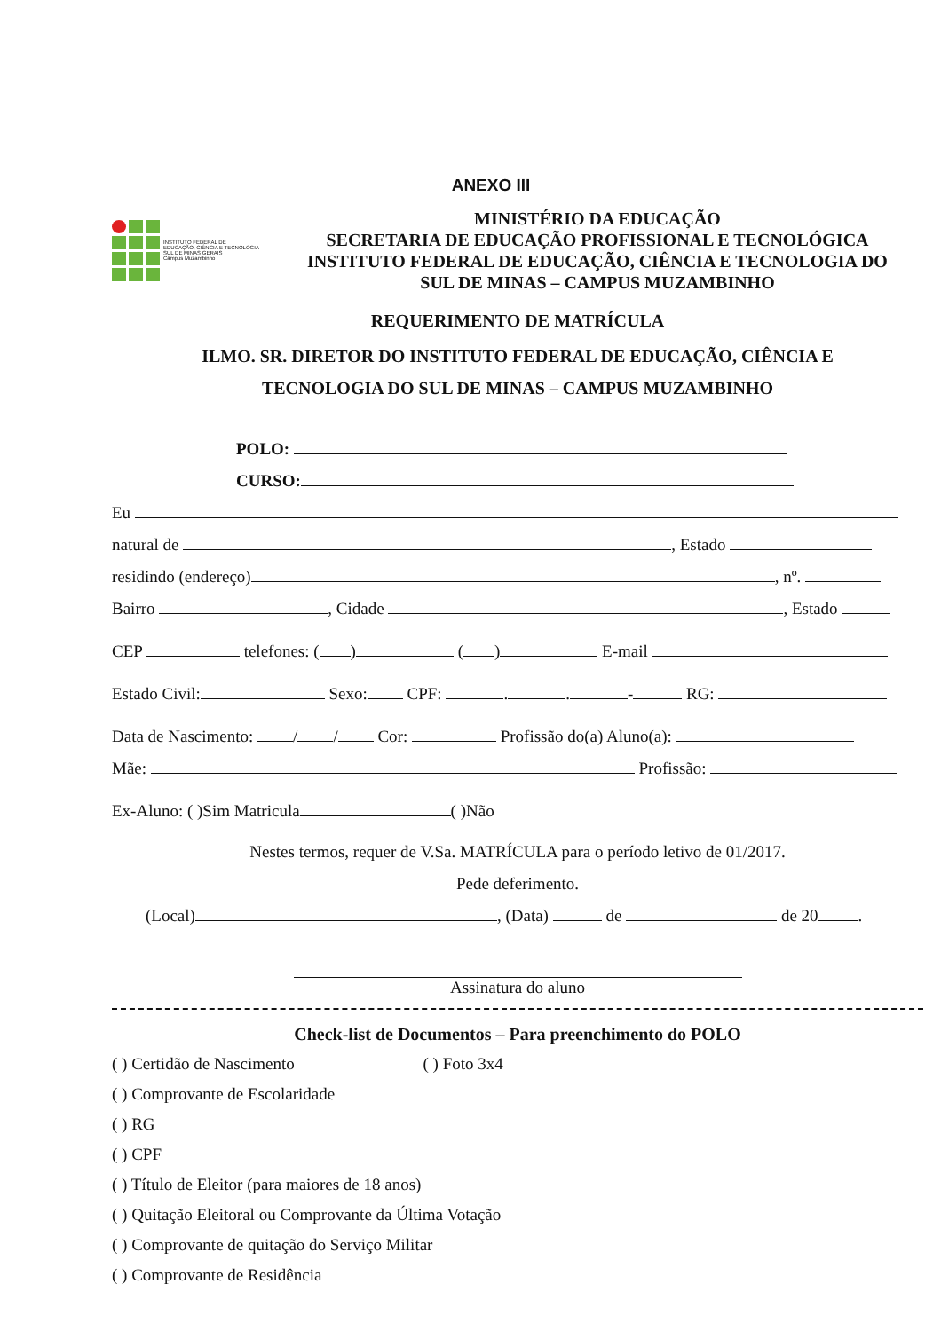ANEXO III
INSTITUTO FEDERAL DE
EDUCAÇÃO, CIÊNCIA E TECNOLOGIA
SUL DE MINAS GERAIS
Câmpus Muzambinho
MINISTÉRIO DA EDUCAÇÃO
SECRETARIA DE EDUCAÇÃO PROFISSIONAL E TECNOLÓGICA
INSTITUTO FEDERAL DE EDUCAÇÃO, CIÊNCIA E TECNOLOGIA DO
SUL DE MINAS – CAMPUS MUZAMBINHO
REQUERIMENTO DE MATRÍCULA
ILMO. SR. DIRETOR DO INSTITUTO FEDERAL DE EDUCAÇÃO, CIÊNCIA E
TECNOLOGIA DO SUL DE MINAS – CAMPUS MUZAMBINHO
POLO:
CURSO:
Eu
natural de , Estado
residindo (endereço) , nº.
Bairro , Cidade , Estado
CEP telefones: ( ) ( ) E-mail
Estado Civil: Sexo: CPF: . . - RG:
Data de Nascimento: / / Cor: Profissão do(a) Aluno(a):
Mãe: Profissão:
Ex-Aluno: ( )Sim Matricula ( )Não
Nestes termos, requer de V.Sa. MATRÍCULA para o período letivo de 01/2017.
Pede deferimento.
(Local) , (Data) de de 20 .
Assinatura do aluno
Check-list de Documentos – Para preenchimento do POLO
( ) Certidão de Nascimento ( ) Foto 3x4
( ) Comprovante de Escolaridade
( ) RG
( ) CPF
( ) Título de Eleitor (para maiores de 18 anos)
( ) Quitação Eleitoral ou Comprovante da Última Votação
( ) Comprovante de quitação do Serviço Militar
( ) Comprovante de Residência